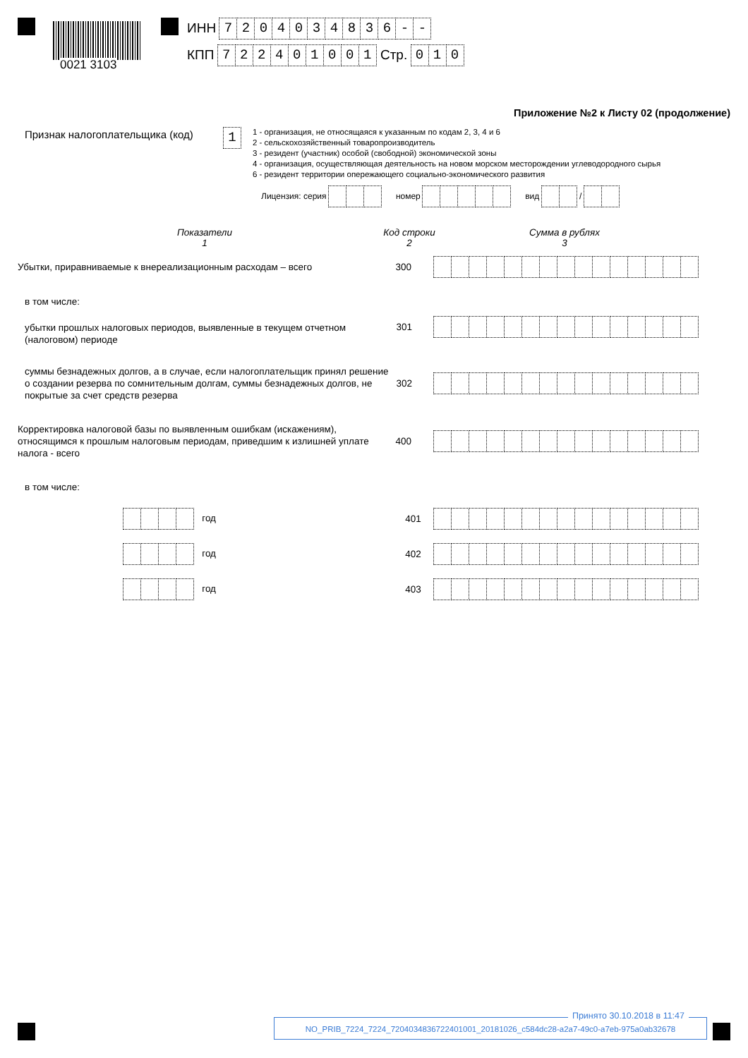0021 3103
ИНН 7204034836 - -
КПП 722401001 Стр. 010
Приложение №2 к Листу 02 (продолжение)
Признак налогоплательщика (код)
1
1 - организация, не относящаяся к указанным по кодам 2, 3, 4 и 6
2 - сельскохозяйственный товаропроизводитель
3 - резидент (участник) особой (свободной) экономической зоны
4 - организация, осуществляющая деятельность на новом морском месторождении углеводородного сырья
6 - резидент территории опережающего социально-экономического развития
Лицензия: серия номер вид /
Показатели
1
Код строки
2
Сумма в рублях
3
Убытки, приравниваемые к внереализационным расходам – всего
300
в том числе:
убытки прошлых налоговых периодов, выявленные в текущем отчетном (налоговом) периоде
301
суммы безнадежных долгов, а в случае, если налогоплательщик принял решение о создании резерва по сомнительным долгам, суммы безнадежных долгов, не покрытые за счет средств резерва
302
Корректировка налоговой базы по выявленным ошибкам (искажениям), относящимся к прошлым налоговым периодам, приведшим к излишней уплате налога - всего
400
в том числе:
год
401
год
402
год
403
Принято 30.10.2018 в 11:47
NO_PRIB_7224_7224_7204034836722401001_20181026_c584dc28-a2a7-49c0-a7eb-975a0ab32678